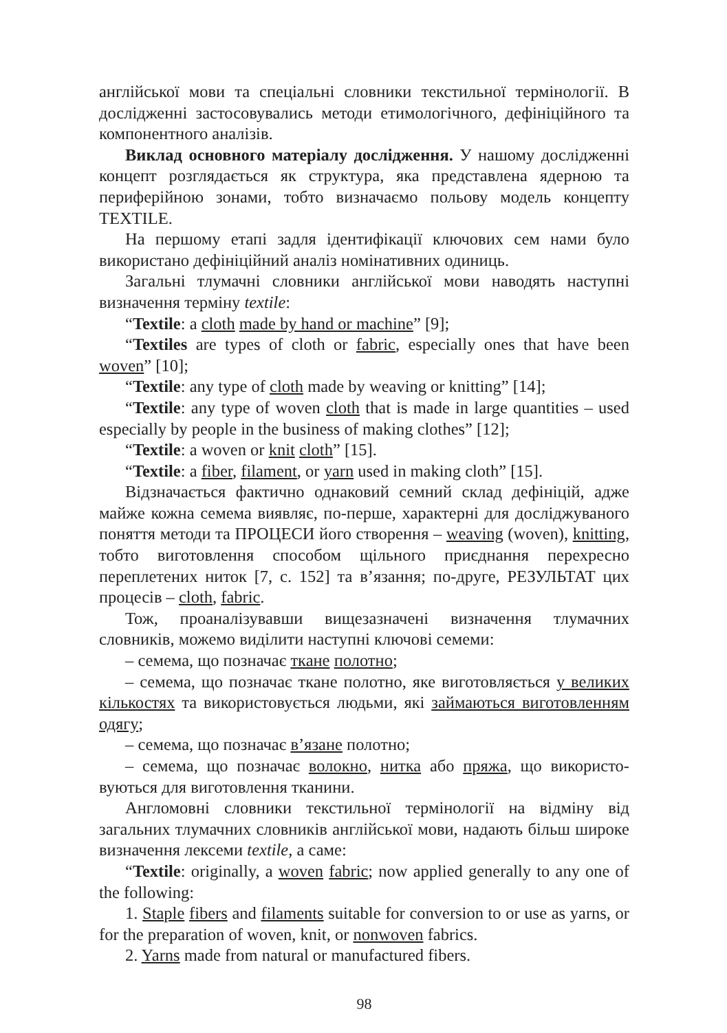англійської мови та спеціальні словники текстильної термінології. В дослідженні застосовувались методи етимологічного, дефініцій­ного та компонентного аналізів.
Виклад основного матеріалу дослідження. У нашому дослі­дженні концепт розглядається як структура, яка представлена ядер­ною та периферійною зонами, тобто визначаємо польову модель концепту TEXTILE.
На першому етапі задля ідентифікації ключових сем нами було використано дефініційний аналіз номінативних одиниць.
Загальні тлумачні словники англійської мови наводять наступні визначення терміну textile:
“Textile: a cloth made by hand or machine” [9];
“Textiles are types of cloth or fabric, especially ones that have been woven” [10];
“Textile: any type of cloth made by weaving or knitting” [14];
“Textile: any type of woven cloth that is made in large quantities – used especially by people in the business of making clothes” [12];
“Textile: a woven or knit cloth” [15].
“Textile: a fiber, filament, or yarn used in making cloth” [15].
Відзначається фактично однаковий семний склад дефініцій, адже майже кожна семема виявляє, по-перше, характерні для досліджу­ваного поняття методи та ПРОЦЕСИ його створення – weaving (woven), knitting, тобто виготовлення способом щільного приєднання перехресно переплетених ниток [7, с. 152] та в’язання; по-друге, РЕЗУЛЬТАТ цих процесів – cloth, fabric.
Тож, проаналізувавши вищезазначені визначення тлумачних словників, можемо виділити наступні ключові семеми:
– семема, що позначає ткане полотно;
– семема, що позначає ткане полотно, яке виготовляється у вели­ких кількостях та використовується людьми, які займаються виго­товленням одягу;
– семема, що позначає в’язане полотно;
– семема, що позначає волокно, нитка або пряжа, що використо­вуються для виготовлення тканини.
Англомовні словники текстильної термінології на відміну від загальних тлумачних словників англійської мови, надають більш широке визначення лексеми textile, а саме:
“Textile: originally, a woven fabric; now applied generally to any one of the following:
1. Staple fibers and filaments suitable for conversion to or use as yarns, or for the preparation of woven, knit, or nonwoven fabrics.
2. Yarns made from natural or manufactured fibers.
98